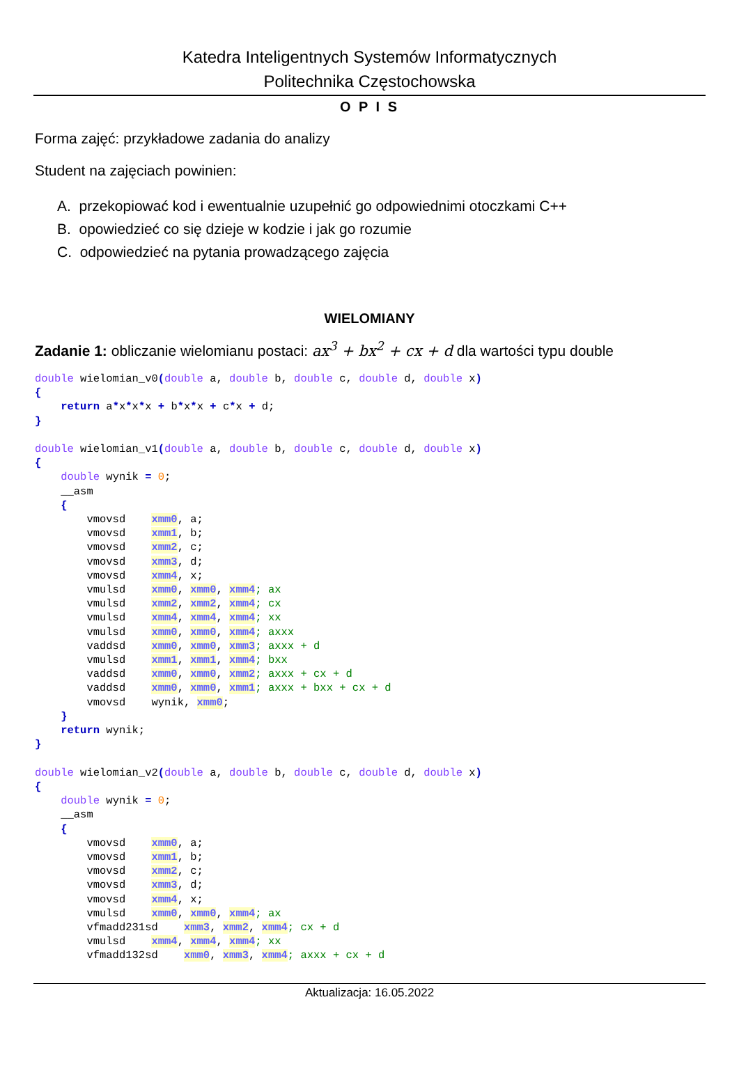Katedra Inteligentnych Systemów Informatycznych
Politechnika Częstochowska
O P I S
Forma zajęć: przykładowe zadania do analizy
Student na zajęciach powinien:
A. przekopiować kod i ewentualnie uzupełnić go odpowiednimi otoczkami C++
B. opowiedzieć co się dzieje w kodzie i jak go rozumie
C. odpowiedzieć na pytania prowadzącego zajęcia
WIELOMIANY
Zadanie 1: obliczanie wielomianu postaci: ax<sup>3</sup> + bx<sup>2</sup> + cx + d dla wartości typu double
double wielomian_v0(double a, double b, double c, double d, double x)
{
    return a*x*x*x + b*x*x + c*x + d;
}

double wielomian_v1(double a, double b, double c, double d, double x)
{
    double wynik = 0;
    __asm
    {
        vmovsd    xmm0, a;
        vmovsd    xmm1, b;
        vmovsd    xmm2, c;
        vmovsd    xmm3, d;
        vmovsd    xmm4, x;
        vmulsd    xmm0, xmm0, xmm4; ax
        vmulsd    xmm2, xmm2, xmm4; cx
        vmulsd    xmm4, xmm4, xmm4; xx
        vmulsd    xmm0, xmm0, xmm4; axxx
        vaddsd    xmm0, xmm0, xmm3; axxx + d
        vmulsd    xmm1, xmm1, xmm4; bxx
        vaddsd    xmm0, xmm0, xmm2; axxx + cx + d
        vaddsd    xmm0, xmm0, xmm1; axxx + bxx + cx + d
        vmovsd    wynik, xmm0;
    }
    return wynik;
}

double wielomian_v2(double a, double b, double c, double d, double x)
{
    double wynik = 0;
    __asm
    {
        vmovsd    xmm0, a;
        vmovsd    xmm1, b;
        vmovsd    xmm2, c;
        vmovsd    xmm3, d;
        vmovsd    xmm4, x;
        vmulsd    xmm0, xmm0, xmm4; ax
        vfmadd231sd    xmm3, xmm2, xmm4; cx + d
        vmulsd    xmm4, xmm4, xmm4; xx
        vfmadd132sd    xmm0, xmm3, xmm4; axxx + cx + d
Aktualizacja: 16.05.2022